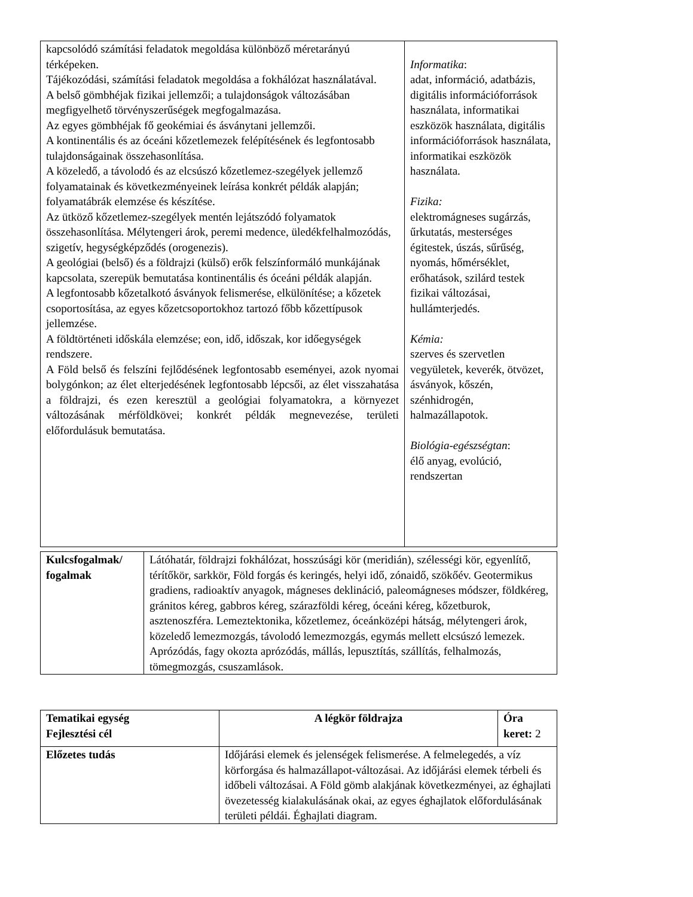| kapcsolódó számítási feladatok megoldása különböző méretarányú térképeken. Tájékozódási, számítási feladatok megoldása a fokhálózat használatával. A belső gömbhéjak fizikai jellemzői; a tulajdonságok változásában megfigyelhető törvényszerűségek megfogalmazása. Az egyes gömbhéjak fő geokémiai és ásványtani jellemzői. A kontinentális és az óceáni kőzetlemezek felépítésének és legfontosabb tulajdonságainak összehasonlítása. A közeledő, a távolodó és az elcsúszó kőzetlemez-szegélyek jellemző folyamatainak és következményeinek leírása konkrét példák alapján; folyamatábrák elemzése és készítése. Az ütköző kőzetlemez-szegélyek mentén lejátszódó folyamatok összehasonlítása. Mélytengeri árok, peremi medence, üledékfelhalmozódás, szigetív, hegységképződés (orogenezis). A geológiai (belső) és a földrajzi (külső) erők felszínformáló munkájának kapcsolata, szerepük bemutatása kontinentális és óceáni példák alapján. A legfontosabb kőzetalkotó ásványok felismerése, elkülönítése; a kőzetek csoportosítása, az egyes kőzetcsoportokhoz tartozó főbb kőzettípusok jellemzése. A földtörténeti időskála elemzése; eon, idő, időszak, kor időegységek rendszere. A Föld belső és felszíni fejlődésének legfontosabb eseményei, azok nyomai bolygónkon; az élet elterjedésének legfontosabb lépcsői, az élet visszahatása a földrajzi, és ezen keresztül a geológiai folyamatokra, a környezet változásának mérföldkövei; konkrét példák megnevezése, területi előfordulásuk bemutatása. | Informatika : adat, információ, adatbázis, digitális információforrások használata, informatikai eszközök használata, digitális információforrások használata, informatikai eszközök használata. Fizika: elektromágneses sugárzás, űrkutatás, mesterséges égitestek, úszás, sűrűség, nyomás, hőmérséklet, erőhatások, szilárd testek fizikai változásai, hullámterjedés. Kémia: szerves és szervetlen vegyületek, keverék, ötvözet, ásványok, kőszén, szénhidrogén, halmazállapotok. Biológia-egészségtan : élő anyag, evolúció, rendszertan |
| Kulcsfogalmak/ fogalmak | Látóhatár, földrajzi fokhálózat, hosszúsági kör (meridián), szélességi kör, egyenlítő, térítőkör, sarkkör, Föld forgás és keringés, helyi idő, zónaidő, szökőév. Geotermikus gradiens, radioaktív anyagok, mágneses deklináció, paleomágneses módszer, földkéreg, gránitos kéreg, gabbros kéreg, szárazföldi kéreg, óceáni kéreg, kőzetburok, asztenoszféra. Lemeztektonika, kőzetlemez, óceánközépi hátság, mélytengeri árok, közeledő lemezmozgás, távolodó lemezmozgás, egymás mellett elcsúszó lemezek. Aprózódás, fagy okozta aprózódás, mállás, lepusztítás, szállítás, felhalmozás, tömegmozgás, csuszamlások. |
| Tematikai egység Fejlesztési cél | A légkör földrajza | Óra keret: 2 |
| Előzetes tudás | Időjárási elemek és jelenségek felismerése. A felmelegedés, a víz körforgása és halmazállapot-változásai. Az időjárási elemek térbeli és időbeli változásai. A Föld gömb alakjának következményei, az éghajlati övezetesség kialakulásának okai, az egyes éghajlatok előfordulásának területi példái. Éghajlati diagram. | |